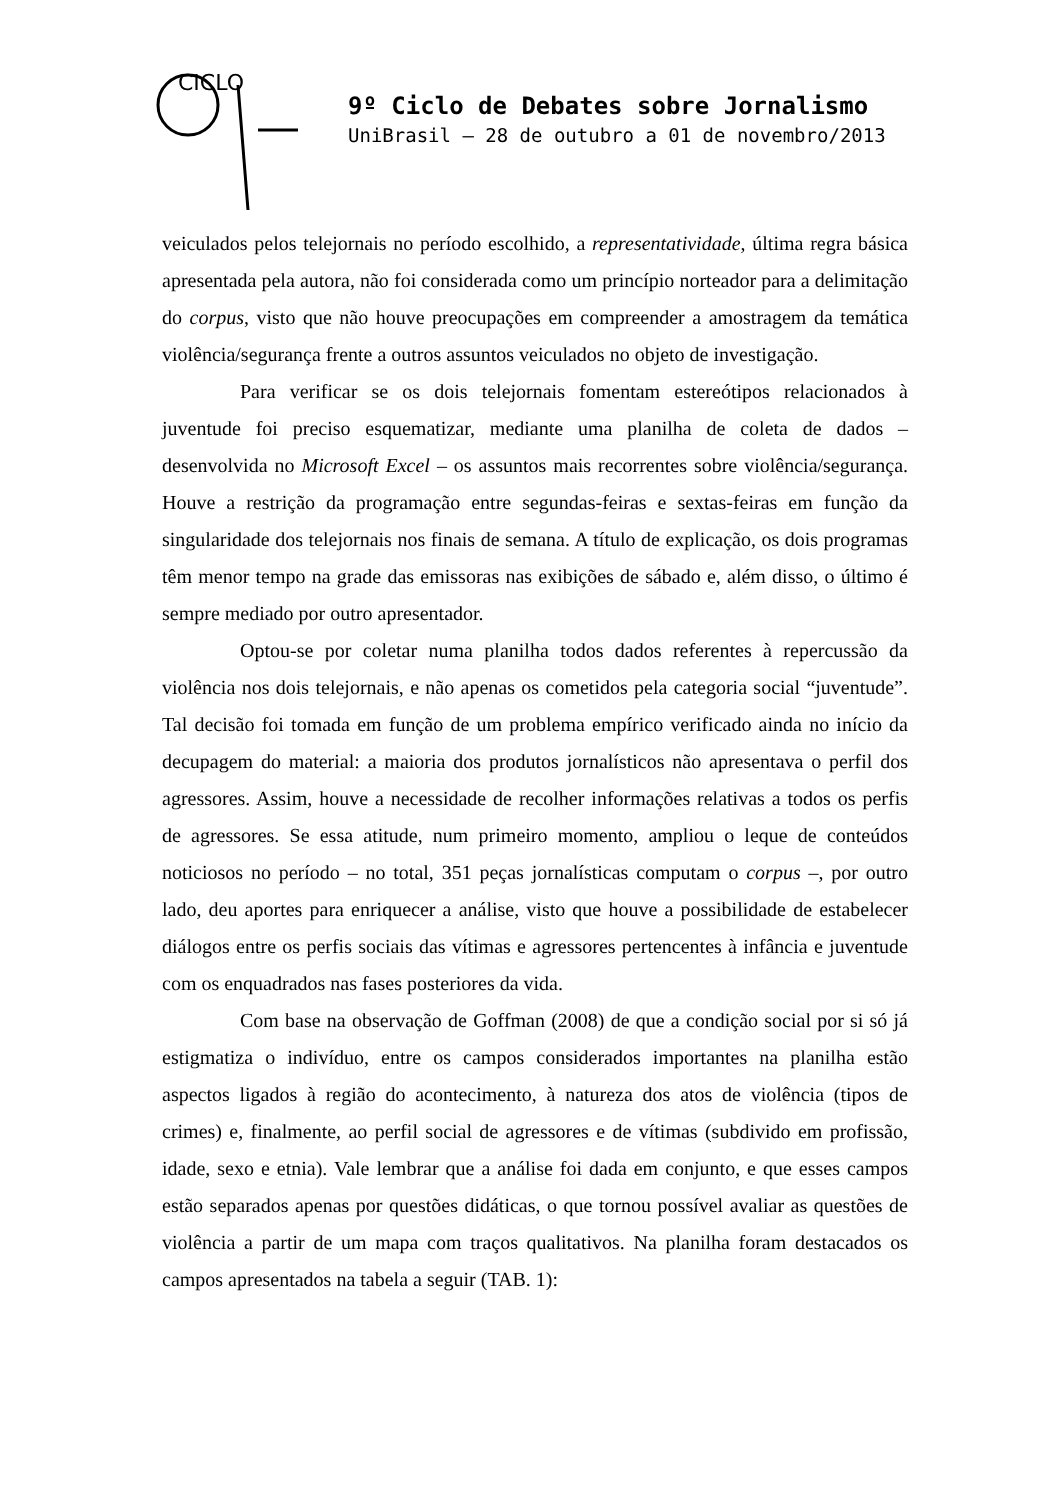CICLO
9º Ciclo de Debates sobre Jornalismo
UniBrasil – 28 de outubro a 01 de novembro/2013
veiculados pelos telejornais no período escolhido, a representatividade, última regra básica apresentada pela autora, não foi considerada como um princípio norteador para a delimitação do corpus, visto que não houve preocupações em compreender a amostragem da temática violência/segurança frente a outros assuntos veiculados no objeto de investigação.
Para verificar se os dois telejornais fomentam estereótipos relacionados à juventude foi preciso esquematizar, mediante uma planilha de coleta de dados – desenvolvida no Microsoft Excel – os assuntos mais recorrentes sobre violência/segurança. Houve a restrição da programação entre segundas-feiras e sextas-feiras em função da singularidade dos telejornais nos finais de semana. A título de explicação, os dois programas têm menor tempo na grade das emissoras nas exibições de sábado e, além disso, o último é sempre mediado por outro apresentador.
Optou-se por coletar numa planilha todos dados referentes à repercussão da violência nos dois telejornais, e não apenas os cometidos pela categoria social “juventude”. Tal decisão foi tomada em função de um problema empírico verificado ainda no início da decupagem do material: a maioria dos produtos jornalísticos não apresentava o perfil dos agressores. Assim, houve a necessidade de recolher informações relativas a todos os perfis de agressores. Se essa atitude, num primeiro momento, ampliou o leque de conteúdos noticiosos no período – no total, 351 peças jornalísticas computam o corpus –, por outro lado, deu aportes para enriquecer a análise, visto que houve a possibilidade de estabelecer diálogos entre os perfis sociais das vítimas e agressores pertencentes à infância e juventude com os enquadrados nas fases posteriores da vida.
Com base na observação de Goffman (2008) de que a condição social por si só já estigmatiza o indivíduo, entre os campos considerados importantes na planilha estão aspectos ligados à região do acontecimento, à natureza dos atos de violência (tipos de crimes) e, finalmente, ao perfil social de agressores e de vítimas (subdivido em profissão, idade, sexo e etnia). Vale lembrar que a análise foi dada em conjunto, e que esses campos estão separados apenas por questões didáticas, o que tornou possível avaliar as questões de violência a partir de um mapa com traços qualitativos. Na planilha foram destacados os campos apresentados na tabela a seguir (TAB. 1):